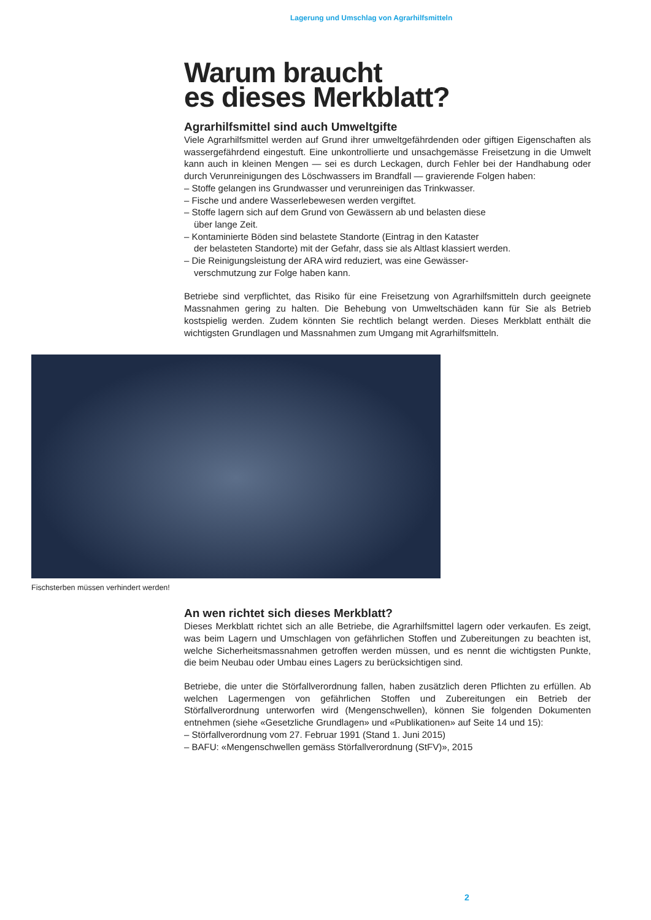Lagerung und Umschlag von Agrarhilfsmitteln
Warum braucht
es dieses Merkblatt?
Agrarhilfsmittel sind auch Umweltgifte
Viele Agrarhilfsmittel werden auf Grund ihrer umweltgefährdenden oder giftigen Eigenschaften als wassergefährdend eingestuft. Eine unkontrollierte und unsachgemässe Freisetzung in die Umwelt kann auch in kleinen Mengen — sei es durch Leckagen, durch Fehler bei der Handhabung oder durch Verunreinigungen des Löschwassers im Brandfall — gravierende Folgen haben:
– Stoffe gelangen ins Grundwasser und verunreinigen das Trinkwasser.
– Fische und andere Wasserlebewesen werden vergiftet.
– Stoffe lagern sich auf dem Grund von Gewässern ab und belasten diese
über lange Zeit.
– Kontaminierte Böden sind belastete Standorte (Eintrag in den Kataster
der belasteten Standorte) mit der Gefahr, dass sie als Altlast klassiert werden.
– Die Reinigungsleistung der ARA wird reduziert, was eine Gewässer-
verschmutzung zur Folge haben kann.
Betriebe sind verpflichtet, das Risiko für eine Freisetzung von Agrarhilfsmitteln durch geeignete Massnahmen gering zu halten. Die Behebung von Umweltschäden kann für Sie als Betrieb kostspielig werden. Zudem könnten Sie rechtlich belangt werden. Dieses Merkblatt enthält die wichtigsten Grundlagen und Massnahmen zum Umgang mit Agrarhilfsmitteln.
Fischsterben müssen verhindert werden!
An wen richtet sich dieses Merkblatt?
Dieses Merkblatt richtet sich an alle Betriebe, die Agrarhilfsmittel lagern oder verkaufen. Es zeigt, was beim Lagern und Umschlagen von gefährlichen Stoffen und Zubereitungen zu beachten ist, welche Sicherheitsmassnahmen getroffen werden müssen, und es nennt die wichtigsten Punkte, die beim Neubau oder Umbau eines Lagers zu berücksichtigen sind.
Betriebe, die unter die Störfallverordnung fallen, haben zusätzlich deren Pflichten zu erfüllen. Ab welchen Lagermengen von gefährlichen Stoffen und Zubereitungen ein Betrieb der Störfallverordnung unterworfen wird (Mengenschwellen), können Sie folgenden Dokumenten entnehmen (siehe «Gesetzliche Grundlagen» und «Publikationen» auf Seite 14 und 15):
– Störfallverordnung vom 27. Februar 1991 (Stand 1. Juni 2015)
– BAFU: «Mengenschwellen gemäss Störfallverordnung (StFV)», 2015
2